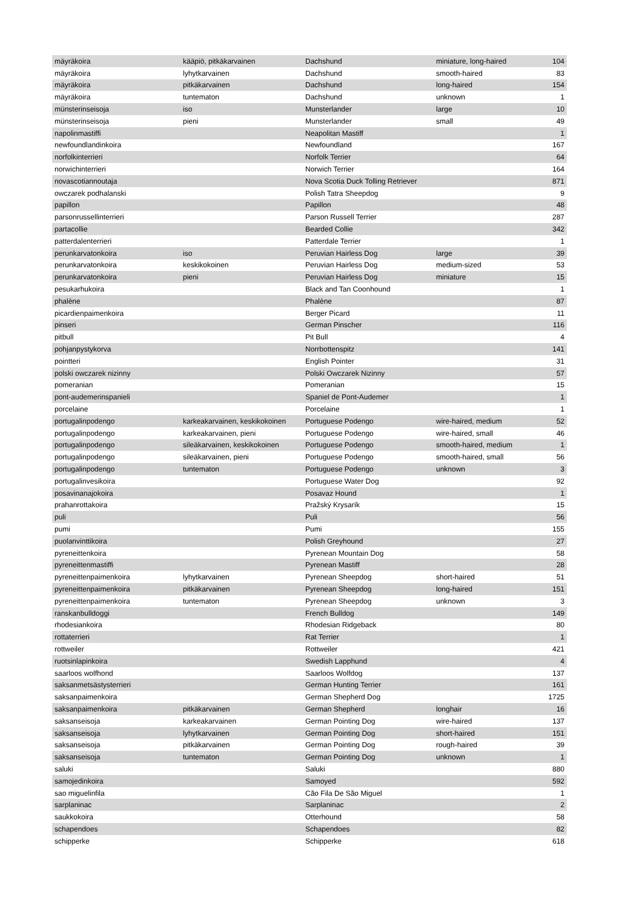| mäyräkoira | kääpiö, pitkäkarvainen | Dachshund | miniature, long-haired | 104 |
| mäyräkoira | lyhytkarvainen | Dachshund | smooth-haired | 83 |
| mäyräkoira | pitkäkarvainen | Dachshund | long-haired | 154 |
| mäyräkoira | tuntematon | Dachshund | unknown | 1 |
| münsterinseisoja | iso | Munsterlander | large | 10 |
| münsterinseisoja | pieni | Munsterlander | small | 49 |
| napolinmastiffi | | Neapolitan Mastiff | | 1 |
| newfoundlandinkoira | | Newfoundland | | 167 |
| norfolkinterrieri | | Norfolk Terrier | | 64 |
| norwichinterrieri | | Norwich Terrier | | 164 |
| novascotiannoutaja | | Nova Scotia Duck Tolling Retriever | | 871 |
| owczarek podhalanski | | Polish Tatra Sheepdog | | 9 |
| papillon | | Papillon | | 48 |
| parsonrussellinterrieri | | Parson Russell Terrier | | 287 |
| partacollie | | Bearded Collie | | 342 |
| patterdalenterrieri | | Patterdale Terrier | | 1 |
| perunkarvatonkoira | iso | Peruvian Hairless Dog | large | 39 |
| perunkarvatonkoira | keskikokoinen | Peruvian Hairless Dog | medium-sized | 53 |
| perunkarvatonkoira | pieni | Peruvian Hairless Dog | miniature | 15 |
| pesukarhukoira | | Black and Tan Coonhound | | 1 |
| phalène | | Phalène | | 87 |
| picardienpaimenkoira | | Berger Picard | | 11 |
| pinseri | | German Pinscher | | 116 |
| pitbull | | Pit Bull | | 4 |
| pohjanpystykorva | | Norrbottenspitz | | 141 |
| pointteri | | English Pointer | | 31 |
| polski owczarek nizinny | | Polski Owczarek Nizinny | | 57 |
| pomeranian | | Pomeranian | | 15 |
| pont-audemerinspanieli | | Spaniel de Pont-Audemer | | 1 |
| porcelaine | | Porcelaine | | 1 |
| portugalinpodengo | karkeakarvainen, keskikokoinen | Portuguese Podengo | wire-haired, medium | 52 |
| portugalinpodengo | karkeakarvainen, pieni | Portuguese Podengo | wire-haired, small | 46 |
| portugalinpodengo | sileäkarvainen, keskikokoinen | Portuguese Podengo | smooth-haired, medium | 1 |
| portugalinpodengo | sileäkarvainen, pieni | Portuguese Podengo | smooth-haired, small | 56 |
| portugalinpodengo | tuntematon | Portuguese Podengo | unknown | 3 |
| portugalinvesikoira | | Portuguese Water Dog | | 92 |
| posavinanajokoira | | Posavaz Hound | | 1 |
| prahanrottakoira | | Pražský Krysarík | | 15 |
| puli | | Puli | | 56 |
| pumi | | Pumi | | 155 |
| puolanvinttikoira | | Polish Greyhound | | 27 |
| pyreneittenkoira | | Pyrenean Mountain Dog | | 58 |
| pyreneittenmastiffi | | Pyrenean Mastiff | | 28 |
| pyreneittenpaimenkoira | lyhytkarvainen | Pyrenean Sheepdog | short-haired | 51 |
| pyreneittenpaimenkoira | pitkäkarvainen | Pyrenean Sheepdog | long-haired | 151 |
| pyreneittenpaimenkoira | tuntematon | Pyrenean Sheepdog | unknown | 3 |
| ranskanbulldoggi | | French Bulldog | | 149 |
| rhodesiankoira | | Rhodesian Ridgeback | | 80 |
| rottaterrieri | | Rat Terrier | | 1 |
| rottweiler | | Rottweiler | | 421 |
| ruotsinlapinkoira | | Swedish Lapphund | | 4 |
| saarloos wolfhond | | Saarloos Wolfdog | | 137 |
| saksanmetsästysterrieri | | German Hunting Terrier | | 161 |
| saksanpaimenkoira | | German Shepherd Dog | | 1725 |
| saksanpaimenkoira | pitkäkarvainen | German Shepherd | longhair | 16 |
| saksanseisoja | karkeakarvainen | German Pointing Dog | wire-haired | 137 |
| saksanseisoja | lyhytkarvainen | German Pointing Dog | short-haired | 151 |
| saksanseisoja | pitkäkarvainen | German Pointing Dog | rough-haired | 39 |
| saksanseisoja | tuntematon | German Pointing Dog | unknown | 1 |
| saluki | | Saluki | | 880 |
| samojedinkoira | | Samoyed | | 592 |
| sao miguelinfila | | Cão Fila De São Miguel | | 1 |
| sarplaninac | | Sarplaninac | | 2 |
| saukkokoira | | Otterhound | | 58 |
| schapendoes | | Schapendoes | | 82 |
| schipperke | | Schipperke | | 618 |